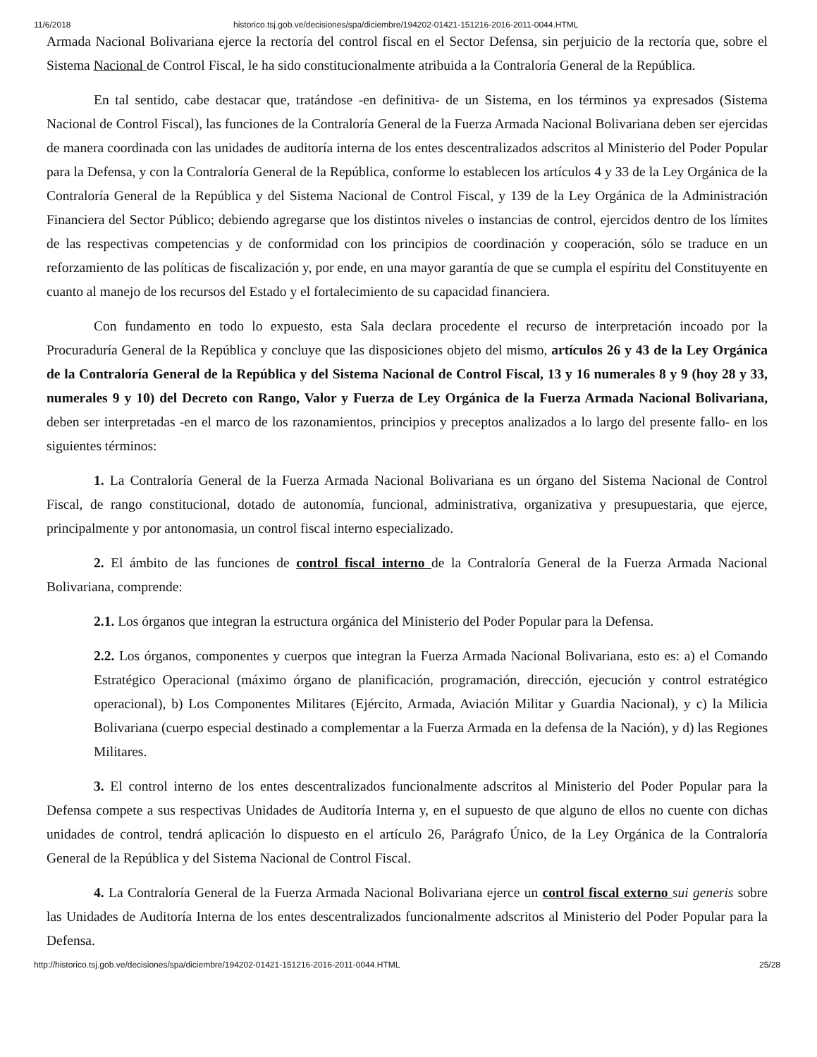11/6/2018 historico.tsj.gob.ve/decisiones/spa/diciembre/194202-01421-151216-2016-2011-0044.HTML
Armada Nacional Bolivariana ejerce la rectoría del control fiscal en el Sector Defensa, sin perjuicio de la rectoría que, sobre el Sistema Nacional de Control Fiscal, le ha sido constitucionalmente atribuida a la Contraloría General de la República.
En tal sentido, cabe destacar que, tratándose -en definitiva- de un Sistema, en los términos ya expresados (Sistema Nacional de Control Fiscal), las funciones de la Contraloría General de la Fuerza Armada Nacional Bolivariana deben ser ejercidas de manera coordinada con las unidades de auditoría interna de los entes descentralizados adscritos al Ministerio del Poder Popular para la Defensa, y con la Contraloría General de la República, conforme lo establecen los artículos 4 y 33 de la Ley Orgánica de la Contraloría General de la República y del Sistema Nacional de Control Fiscal, y 139 de la Ley Orgánica de la Administración Financiera del Sector Público; debiendo agregarse que los distintos niveles o instancias de control, ejercidos dentro de los límites de las respectivas competencias y de conformidad con los principios de coordinación y cooperación, sólo se traduce en un reforzamiento de las políticas de fiscalización y, por ende, en una mayor garantía de que se cumpla el espíritu del Constituyente en cuanto al manejo de los recursos del Estado y el fortalecimiento de su capacidad financiera.
Con fundamento en todo lo expuesto, esta Sala declara procedente el recurso de interpretación incoado por la Procuraduría General de la República y concluye que las disposiciones objeto del mismo, artículos 26 y 43 de la Ley Orgánica de la Contraloría General de la República y del Sistema Nacional de Control Fiscal, 13 y 16 numerales 8 y 9 (hoy 28 y 33, numerales 9 y 10) del Decreto con Rango, Valor y Fuerza de Ley Orgánica de la Fuerza Armada Nacional Bolivariana, deben ser interpretadas -en el marco de los razonamientos, principios y preceptos analizados a lo largo del presente fallo- en los siguientes términos:
1. La Contraloría General de la Fuerza Armada Nacional Bolivariana es un órgano del Sistema Nacional de Control Fiscal, de rango constitucional, dotado de autonomía, funcional, administrativa, organizativa y presupuestaria, que ejerce, principalmente y por antonomasia, un control fiscal interno especializado.
2. El ámbito de las funciones de control fiscal interno de la Contraloría General de la Fuerza Armada Nacional Bolivariana, comprende:
2.1. Los órganos que integran la estructura orgánica del Ministerio del Poder Popular para la Defensa.
2.2. Los órganos, componentes y cuerpos que integran la Fuerza Armada Nacional Bolivariana, esto es: a) el Comando Estratégico Operacional (máximo órgano de planificación, programación, dirección, ejecución y control estratégico operacional), b) Los Componentes Militares (Ejército, Armada, Aviación Militar y Guardia Nacional), y c) la Milicia Bolivariana (cuerpo especial destinado a complementar a la Fuerza Armada en la defensa de la Nación), y d) las Regiones Militares.
3. El control interno de los entes descentralizados funcionalmente adscritos al Ministerio del Poder Popular para la Defensa compete a sus respectivas Unidades de Auditoría Interna y, en el supuesto de que alguno de ellos no cuente con dichas unidades de control, tendrá aplicación lo dispuesto en el artículo 26, Parágrafo Único, de la Ley Orgánica de la Contraloría General de la República y del Sistema Nacional de Control Fiscal.
4. La Contraloría General de la Fuerza Armada Nacional Bolivariana ejerce un control fiscal externo sui generis sobre las Unidades de Auditoría Interna de los entes descentralizados funcionalmente adscritos al Ministerio del Poder Popular para la Defensa.
http://historico.tsj.gob.ve/decisiones/spa/diciembre/194202-01421-151216-2016-2011-0044.HTML 25/28